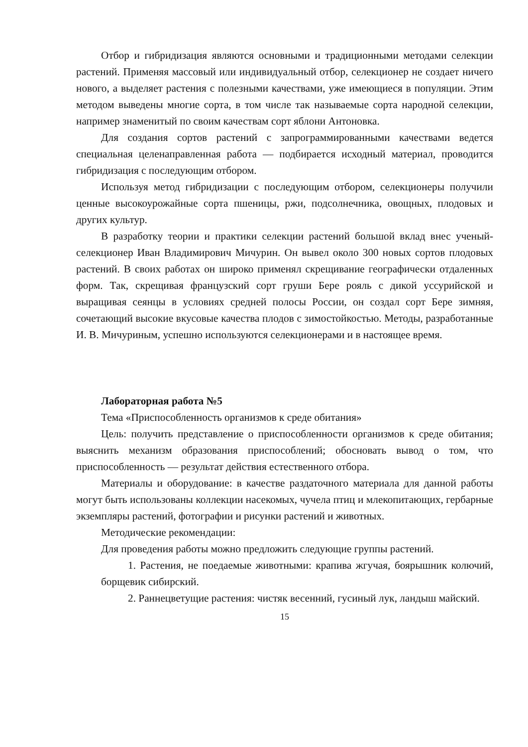Отбор и гибридизация являются основными и традиционными методами селекции растений. Применяя массовый или индивидуальный отбор, селекционер не создает ничего нового, а выделяет растения с полезными качествами, уже имеющиеся в популяции. Этим методом выведены многие сорта, в том числе так называемые сорта народной селекции, например знаменитый по своим качествам сорт яблони Антоновка.
Для создания сортов растений с запрограммированными качествами ведется специальная целенаправленная работа — подбирается исходный материал, проводится гибридизация с последующим отбором.
Используя метод гибридизации с последующим отбором, селекционеры получили ценные высокоурожайные сорта пшеницы, ржи, подсолнечника, овощных, плодовых и других культур.
В разработку теории и практики селекции растений большой вклад внес ученый-селекционер Иван Владимирович Мичурин. Он вывел около 300 новых сортов плодовых растений. В своих работах он широко применял скрещивание географически отдаленных форм. Так, скрещивая французский сорт груши Бере рояль с дикой уссурийской и выращивая сеянцы в условиях средней полосы России, он создал сорт Бере зимняя, сочетающий высокие вкусовые качества плодов с зимостойкостью. Методы, разработанные И. В. Мичуриным, успешно используются селекционерами и в настоящее время.
Лабораторная работа №5
Тема «Приспособленность организмов к среде обитания»
Цель: получить представление о приспособленности организмов к среде обитания; выяснить механизм образования приспособлений; обосновать вывод о том, что приспособленность — результат действия естественного отбора.
Материалы и оборудование: в качестве раздаточного материала для данной работы могут быть использованы коллекции насекомых, чучела птиц и млекопитающих, гербарные экземпляры растений, фотографии и рисунки растений и животных.
Методические рекомендации:
Для проведения работы можно предложить следующие группы растений.
1. Растения, не поедаемые животными: крапива жгучая, боярышник колючий, борщевик сибирский.
2. Раннецветущие растения: чистяк весенний, гусиный лук, ландыш майский.
15